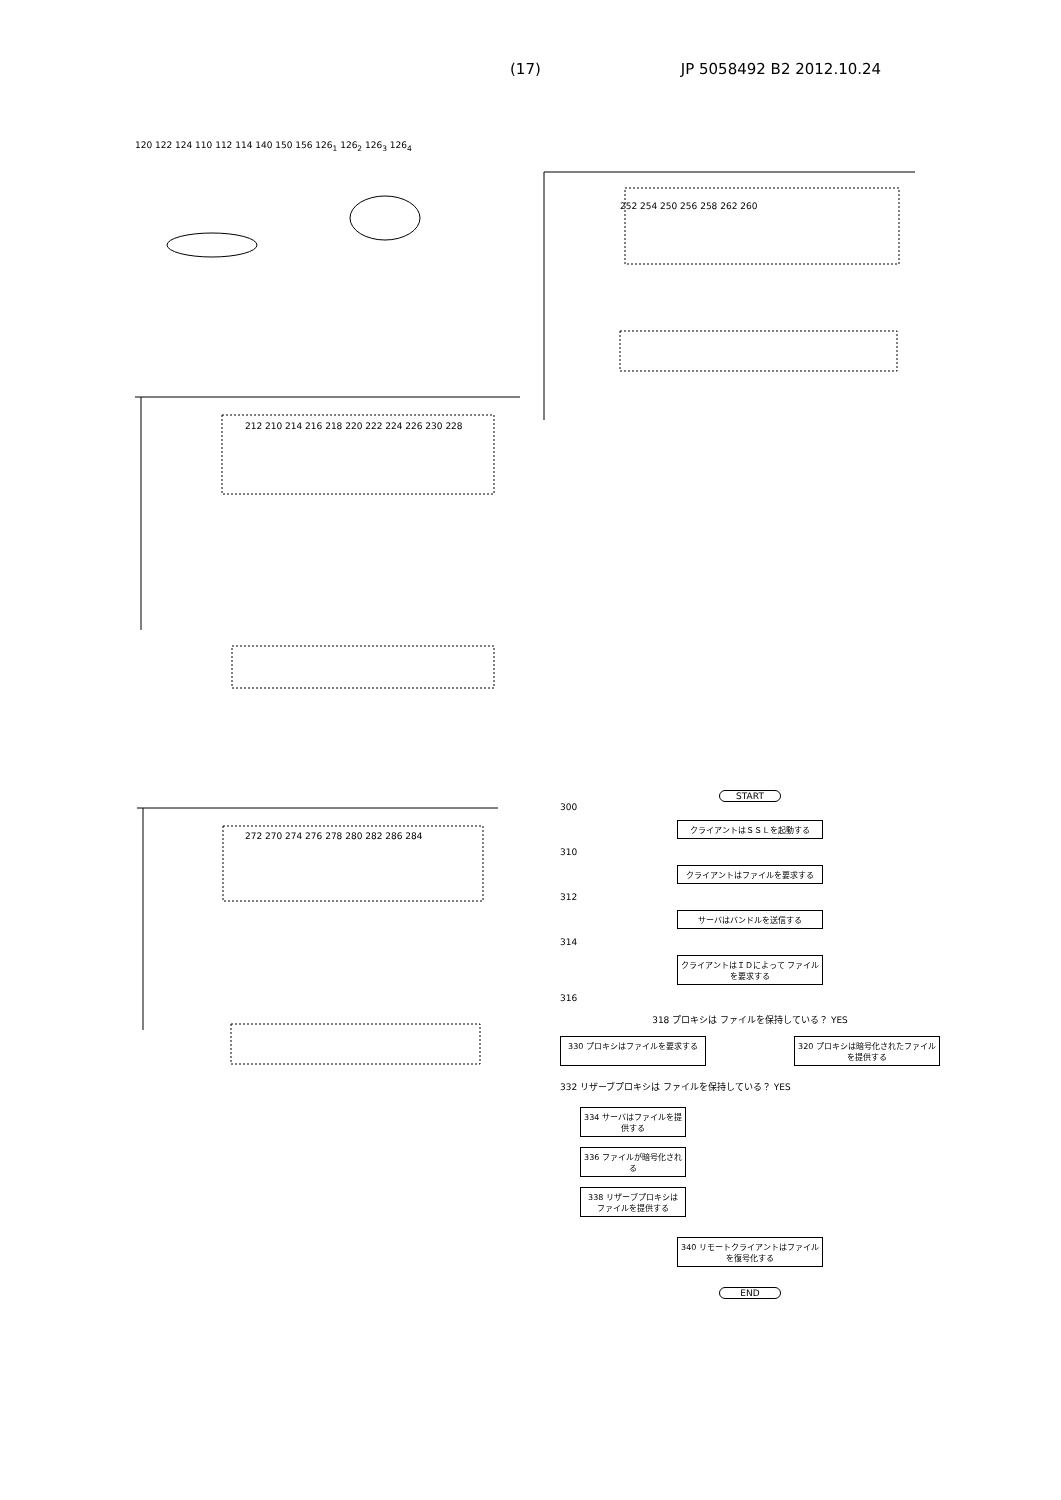(17) JP 5058492 B2 2012.10.24
120 122 124 110 112 114 140 150 156 126<sub>1</sub> 126<sub>2</sub> 126<sub>3</sub> 126<sub>4</sub>
252 254 250 256 258 262 260
212 210 214 216 218 220 222 224 226 230 228
272 270 274 276 278 280 282 286 284
START
300
クライアントはＳＳＬを起動する
310
クライアントはファイルを要求する
312
サーバはバンドルを送信する
314
クライアントはＩＤによって ファイルを要求する
316
318 プロキシは ファイルを保持している？ YES
330 プロキシはファイルを要求する 320 プロキシは暗号化されたファイルを提供する
332 リザーブプロキシは ファイルを保持している？ YES
334 サーバはファイルを提供する
336 ファイルが暗号化される
338 リザーブプロキシは ファイルを提供する
340 リモートクライアントはファイルを復号化する
END